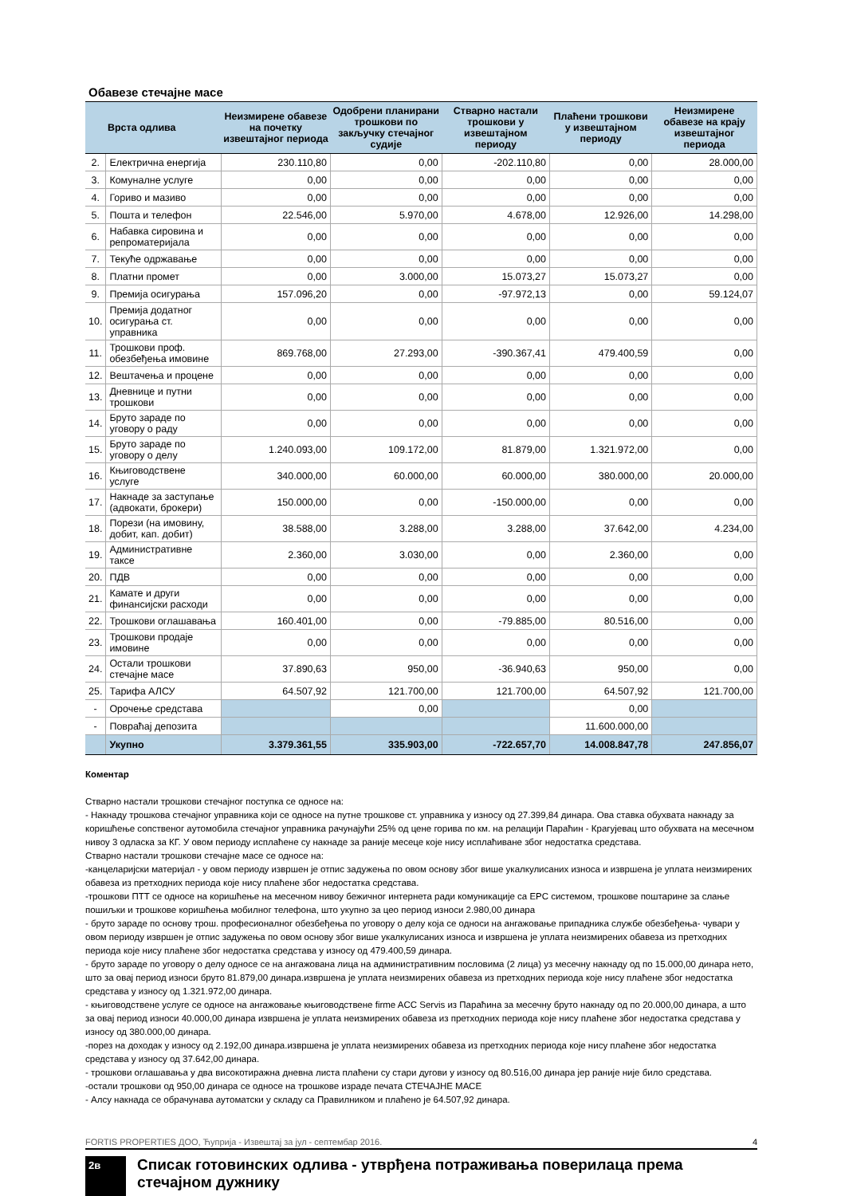Обавезе стечајне масе
| | Врста одлива | Неизмирене обавезе на почетку извештајног периода | Одобрени планирани трошкови по закључку стечајног судије | Стварно настали трошкови у извештајном периоду | Плаћени трошкови у извештајном периоду | Неизмирене обавезе на крају извештајног периода |
| --- | --- | --- | --- | --- | --- | --- |
| 2. | Електрична енергија | 230.110,80 | 0,00 | -202.110,80 | 0,00 | 28.000,00 |
| 3. | Комуналне услуге | 0,00 | 0,00 | 0,00 | 0,00 | 0,00 |
| 4. | Гориво и мазиво | 0,00 | 0,00 | 0,00 | 0,00 | 0,00 |
| 5. | Пошта и телефон | 22.546,00 | 5.970,00 | 4.678,00 | 12.926,00 | 14.298,00 |
| 6. | Набавка сировина и репроматеријала | 0,00 | 0,00 | 0,00 | 0,00 | 0,00 |
| 7. | Текуће одржавање | 0,00 | 0,00 | 0,00 | 0,00 | 0,00 |
| 8. | Платни промет | 0,00 | 3.000,00 | 15.073,27 | 15.073,27 | 0,00 |
| 9. | Премија осигурања | 157.096,20 | 0,00 | -97.972,13 | 0,00 | 59.124,07 |
| 10. | Премија додатног осигурања ст. управника | 0,00 | 0,00 | 0,00 | 0,00 | 0,00 |
| 11. | Трошкови проф. обезбеђења имовине | 869.768,00 | 27.293,00 | -390.367,41 | 479.400,59 | 0,00 |
| 12. | Вештачења и процене | 0,00 | 0,00 | 0,00 | 0,00 | 0,00 |
| 13. | Дневнице и путни трошкови | 0,00 | 0,00 | 0,00 | 0,00 | 0,00 |
| 14. | Бруто зараде по уговору о раду | 0,00 | 0,00 | 0,00 | 0,00 | 0,00 |
| 15. | Бруто зараде по уговору о делу | 1.240.093,00 | 109.172,00 | 81.879,00 | 1.321.972,00 | 0,00 |
| 16. | Књиговодствене услуге | 340.000,00 | 60.000,00 | 60.000,00 | 380.000,00 | 20.000,00 |
| 17. | Накнаде за заступање (адвокати, брокери) | 150.000,00 | 0,00 | -150.000,00 | 0,00 | 0,00 |
| 18. | Порези (на имовину, добит, кап. добит) | 38.588,00 | 3.288,00 | 3.288,00 | 37.642,00 | 4.234,00 |
| 19. | Административне таксе | 2.360,00 | 3.030,00 | 0,00 | 2.360,00 | 0,00 |
| 20. | ПДВ | 0,00 | 0,00 | 0,00 | 0,00 | 0,00 |
| 21. | Камате и други финансијски расходи | 0,00 | 0,00 | 0,00 | 0,00 | 0,00 |
| 22. | Трошкови оглашавања | 160.401,00 | 0,00 | -79.885,00 | 80.516,00 | 0,00 |
| 23. | Трошкови продаје имовине | 0,00 | 0,00 | 0,00 | 0,00 | 0,00 |
| 24. | Остали трошкови стечајне масе | 37.890,63 | 950,00 | -36.940,63 | 950,00 | 0,00 |
| 25. | Тарифа АЛСУ | 64.507,92 | 121.700,00 | 121.700,00 | 64.507,92 | 121.700,00 |
| - | Орочење средстава | | 0,00 | | 0,00 | |
| - | Повраћај депозита | | | | 11.600.000,00 | |
| | Укупно | 3.379.361,55 | 335.903,00 | -722.657,70 | 14.008.847,78 | 247.856,07 |
Коментар
Стварно настали трошкови стечајног поступка се односе на:
- Накнаду трошкова стечајног управника који се односе на путне трошкове ст. управника у износу од 27.399,84 динара. Ова ставка обухвата накнаду за коришћење сопственог аутомобила стечајног управника рачунајући 25% од цене горива по км. на релацији Параћин - Крагујевац што обухвата на месечном нивоу 3 одласка за КГ. У овом периоду исплаћене су накнаде за раније месеце које нису исплаћиване због недостатка средстава.
Стварно настали трошкови стечајне масе се односе на:
-канцеларијски материјал - у овом периоду извршен је отпис задужења по овом основу због више укалкулисаних износа и извршена је уплата неизмирених обавеза из претходних периода које нису плаћене због недостатка средстава.
-трошкови ПТТ се односе на коришћење на месечном нивоу бежичног интернета ради комуникације са ЕРС системом, трошкове поштарине за слање пошиљки и трошкове коришћења мобилног телефона, што укупно за цео период износи 2.980,00 динара
- бруто зараде по основу трош. професионалног обезбеђења по уговору о делу која се односи на ангажовање припадника службе обезбеђења- чувари у овом периоду извршен је отпис задужења по овом основу због више укалкулисаних износа и извршена је уплата неизмирених обавеза из претходних периода које нису плаћене због недостатка средстава у износу од 479.400,59 динара.
- бруто зараде по уговору о делу односе се на ангажована лица на административним пословима (2 лица) уз месечну накнаду од по 15.000,00 динара нето, што за овај период износи бруто 81.879,00 динара.извршена је уплата неизмирених обавеза из претходних периода које нису плаћене због недостатка средстава у износу од 1.321.972,00 динара.
- књиговодствене услуге се односе на ангажовање књиговодствене firme ACC Servis из Параћина за месечну бруто накнаду од по 20.000,00 динара, а што за овај период износи 40.000,00 динара извршена је уплата неизмирених обавеза из претходних периода које нису плаћене због недостатка средстава у износу од 380.000,00 динара.
-порез на доходак у износу од 2.192,00 динара.извршена је уплата неизмирених обавеза из претходних периода које нису плаћене због недостатка средстава у износу од 37.642,00 динара.
- трошкови оглашавања у два високотиражна дневна листа плаћени су стари дугови у износу од 80.516,00 динара јер раније није било средстава.
-остали трошкови од 950,00 динара се односе на трошкове израде печата СТЕЧАЈНЕ МАСЕ
- Алсу накнада се обрачунава аутоматски у складу са Правилником и плаћено је 64.507,92 динара.
2в
Списак готовинских одлива - утврђена потраживања поверилаца према стечајном дужнику
FORTIS PROPERTIES ДОО, Ћуприја - Извештај за јул - септембар 2016. 4